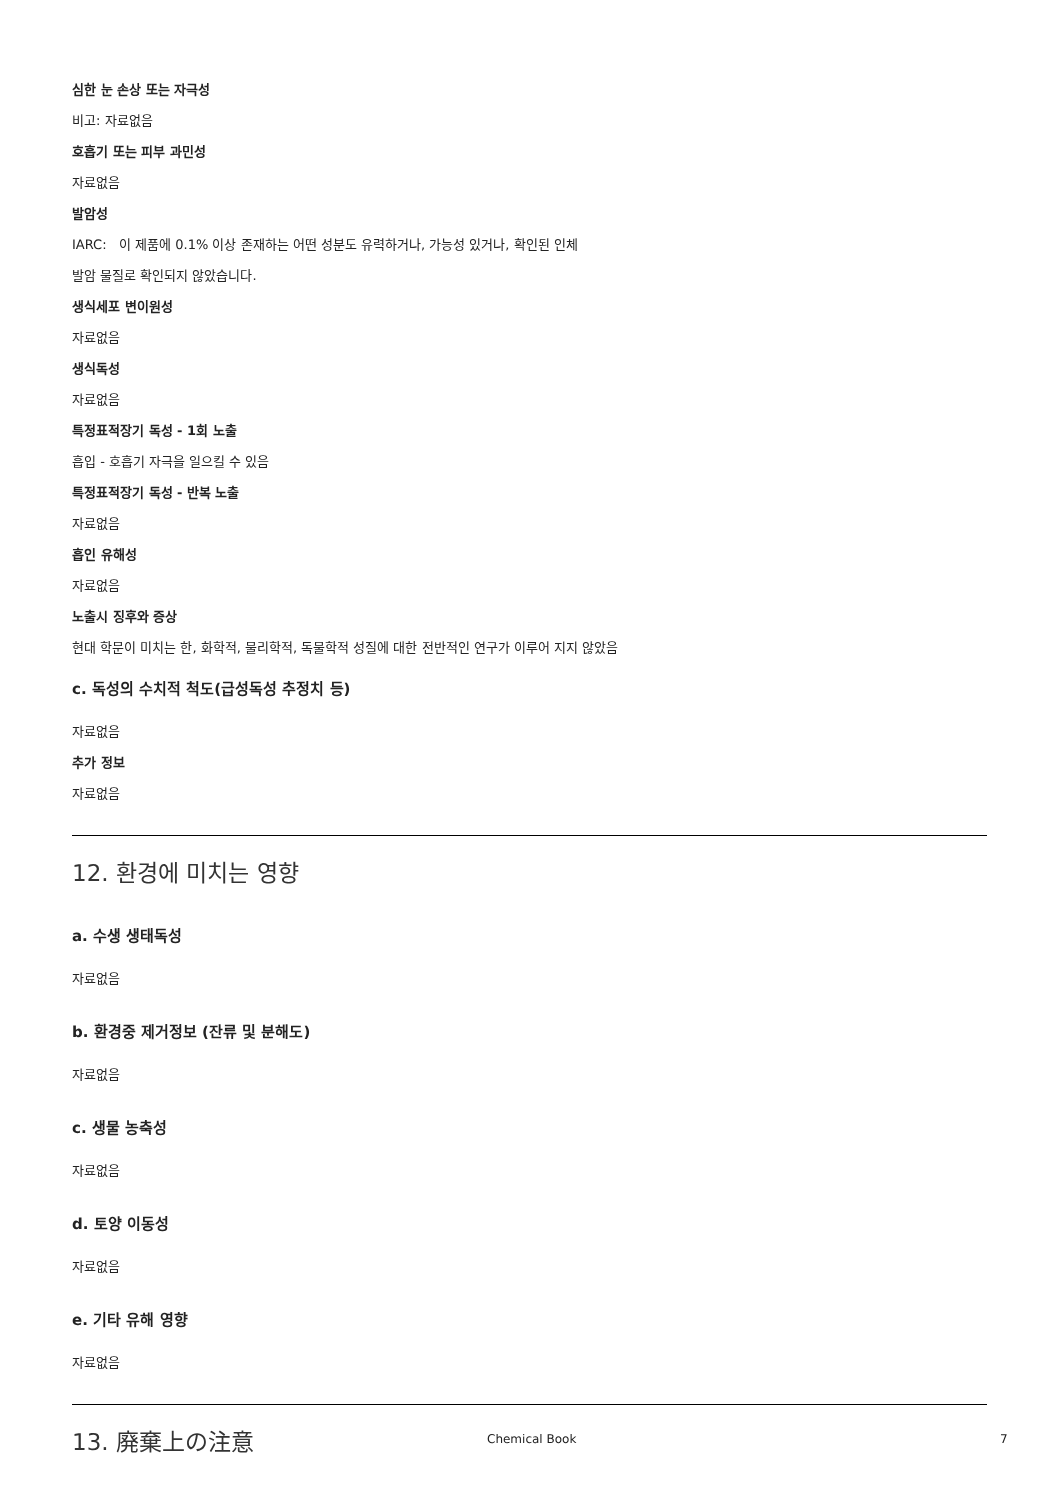심한 눈 손상 또는 자극성
비고: 자료없음
호흡기 또는 피부 과민성
자료없음
발암성
IARC: 이 제품에 0.1% 이상 존재하는 어떤 성분도 유력하거나, 가능성 있거나, 확인된 인체
발암 물질로 확인되지 않았습니다.
생식세포 변이원성
자료없음
생식독성
자료없음
특정표적장기 독성 - 1회 노출
흡입 - 호흡기 자극을 일으킬 수 있음
특정표적장기 독성 - 반복 노출
자료없음
흡인 유해성
자료없음
노출시 징후와 증상
현대 학문이 미치는 한, 화학적, 물리학적, 독물학적 성질에 대한 전반적인 연구가 이루어 지지 않았음
c. 독성의 수치적 척도(급성독성 추정치 등)
자료없음
추가 정보
자료없음
12. 환경에 미치는 영향
a. 수생 생태독성
자료없음
b. 환경중 제거정보 (잔류 및 분해도)
자료없음
c. 생물 농축성
자료없음
d. 토양 이동성
자료없음
e. 기타 유해 영향
자료없음
13. 廃棄上の注意
Chemical Book 7